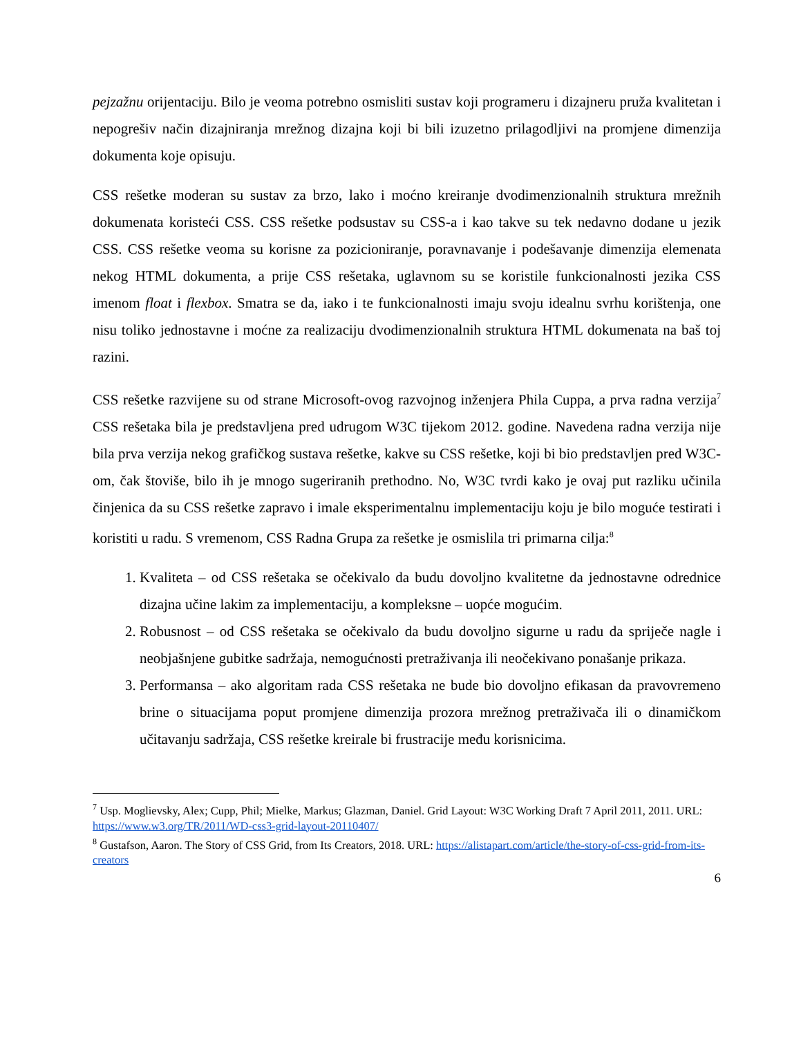pejzažnu orijentaciju. Bilo je veoma potrebno osmisliti sustav koji programeru i dizajneru pruža kvalitetan i nepogrešiv način dizajniranja mrežnog dizajna koji bi bili izuzetno prilagodljivi na promjene dimenzija dokumenta koje opisuju.
CSS rešetke moderan su sustav za brzo, lako i moćno kreiranje dvodimenzionalnih struktura mrežnih dokumenata koristeći CSS. CSS rešetke podsustav su CSS-a i kao takve su tek nedavno dodane u jezik CSS. CSS rešetke veoma su korisne za pozicioniranje, poravnavanje i podešavanje dimenzija elemenata nekog HTML dokumenta, a prije CSS rešetaka, uglavnom su se koristile funkcionalnosti jezika CSS imenom float i flexbox. Smatra se da, iako i te funkcionalnosti imaju svoju idealnu svrhu korištenja, one nisu toliko jednostavne i moćne za realizaciju dvodimenzionalnih struktura HTML dokumenata na baš toj razini.
CSS rešetke razvijene su od strane Microsoft-ovog razvojnog inženjera Phila Cuppa, a prva radna verzija<sup>7</sup> CSS rešetaka bila je predstavljena pred udrugom W3C tijekom 2012. godine. Navedena radna verzija nije bila prva verzija nekog grafičkog sustava rešetke, kakve su CSS rešetke, koji bi bio predstavljen pred W3C-om, čak štoviše, bilo ih je mnogo sugeriranih prethodno. No, W3C tvrdi kako je ovaj put razliku učinila činjenica da su CSS rešetke zapravo i imale eksperimentalnu implementaciju koju je bilo moguće testirati i koristiti u radu. S vremenom, CSS Radna Grupa za rešetke je osmislila tri primarna cilja:<sup>8</sup>
1. Kvaliteta – od CSS rešetaka se očekivalo da budu dovoljno kvalitetne da jednostavne odrednice dizajna učine lakim za implementaciju, a kompleksne – uopće mogućim.
2. Robusnost – od CSS rešetaka se očekivalo da budu dovoljno sigurne u radu da spriječe nagle i neobjašnjene gubitke sadržaja, nemogućnosti pretraživanja ili neočekivano ponašanje prikaza.
3. Performansa – ako algoritam rada CSS rešetaka ne bude bio dovoljno efikasan da pravovremeno brine o situacijama poput promjene dimenzija prozora mrežnog pretraživača ili o dinamičkom učitavanju sadržaja, CSS rešetke kreirale bi frustracije među korisnicima.
<sup>7</sup> Usp. Moglievsky, Alex; Cupp, Phil; Mielke, Markus; Glazman, Daniel. Grid Layout: W3C Working Draft 7 April 2011, 2011. URL: https://www.w3.org/TR/2011/WD-css3-grid-layout-20110407/
<sup>8</sup> Gustafson, Aaron. The Story of CSS Grid, from Its Creators, 2018. URL: https://alistapart.com/article/the-story-of-css-grid-from-its-creators
6